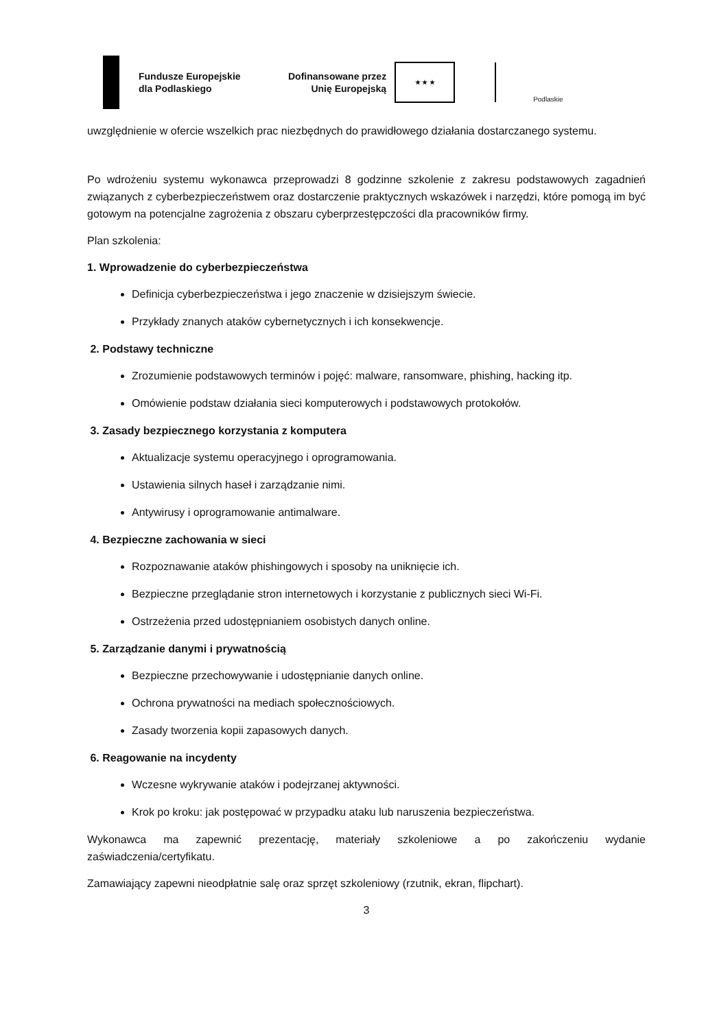Fundusze Europejskie
dla Podlaskiego
Dofinansowane przez
Unię Europejską
★ ★ ★
Podlaskie
uwzględnienie w ofercie wszelkich prac niezbędnych do prawidłowego działania dostarczanego systemu.
Po wdrożeniu systemu wykonawca przeprowadzi 8 godzinne szkolenie z zakresu podstawowych zagadnień związanych z cyberbezpieczeństwem oraz dostarczenie praktycznych wskazówek i narzędzi, które pomogą im być gotowym na potencjalne zagrożenia z obszaru cyberprzestępczości dla pracowników firmy.
Plan szkolenia:
1. Wprowadzenie do cyberbezpieczeństwa
Definicja cyberbezpieczeństwa i jego znaczenie w dzisiejszym świecie.
Przykłady znanych ataków cybernetycznych i ich konsekwencje.
2. Podstawy techniczne
Zrozumienie podstawowych terminów i pojęć: malware, ransomware, phishing, hacking itp.
Omówienie podstaw działania sieci komputerowych i podstawowych protokołów.
3. Zasady bezpiecznego korzystania z komputera
Aktualizacje systemu operacyjnego i oprogramowania.
Ustawienia silnych haseł i zarządzanie nimi.
Antywirusy i oprogramowanie antimalware.
4. Bezpieczne zachowania w sieci
Rozpoznawanie ataków phishingowych i sposoby na uniknięcie ich.
Bezpieczne przeglądanie stron internetowych i korzystanie z publicznych sieci Wi-Fi.
Ostrzeżenia przed udostępnianiem osobistych danych online.
5. Zarządzanie danymi i prywatnością
Bezpieczne przechowywanie i udostępnianie danych online.
Ochrona prywatności na mediach społecznościowych.
Zasady tworzenia kopii zapasowych danych.
6. Reagowanie na incydenty
Wczesne wykrywanie ataków i podejrzanej aktywności.
Krok po kroku: jak postępować w przypadku ataku lub naruszenia bezpieczeństwa.
Wykonawca ma zapewnić prezentację, materiały szkoleniowe a po zakończeniu wydanie zaświadczenia/certyfikatu.
Zamawiający zapewni nieodpłatnie salę oraz sprzęt szkoleniowy (rzutnik, ekran, flipchart).
3